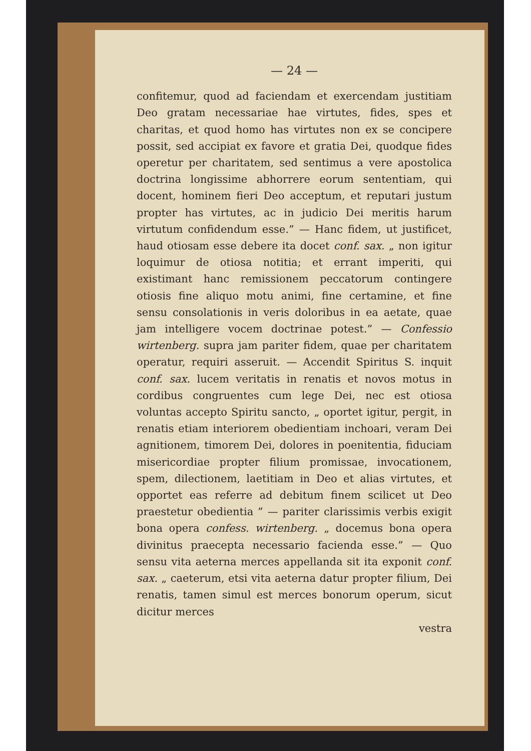— 24 —
confitemur, quod ad faciendam et exercendam justitiam Deo gratam necessariae hae virtutes, fides, spes et charitas, et quod homo has virtutes non ex se concipere possit, sed accipiat ex favore et gratia Dei, quodque fides operetur per charitatem, sed sentimus a vere apostolica doctrina longissime abhorrere eorum sententiam, qui docent, hominem fieri Deo acceptum, et reputari justum propter has virtutes, ac in judicio Dei meritis harum virtutum confidendum esse.” — Hanc fidem, ut justificet, haud otiosam esse debere ita docet conf. sax. „ non igitur loquimur de otiosa notitia; et errant imperiti, qui existimant hanc remissionem peccatorum contingere otiosis fine aliquo motu animi, fine certamine, et fine sensu consolationis in veris doloribus in ea aetate, quae jam intelligere vocem doctrinae potest.” — Confessio wirtenberg. supra jam pariter fidem, quae per charitatem operatur, requiri asseruit. — Accendit Spiritus S. inquit conf. sax. lucem veritatis in renatis et novos motus in cordibus congruentes cum lege Dei, nec est otiosa voluntas accepto Spiritu sancto, „ oportet igitur, pergit, in renatis etiam interiorem obedientiam inchoari, veram Dei agnitionem, timorem Dei, dolores in poenitentia, fiduciam misericordiae propter filium promissae, invocationem, spem, dilectionem, laetitiam in Deo et alias virtutes, et opportet eas referre ad debitum finem scilicet ut Deo praestetur obedientia ” — pariter clarissimis verbis exigit bona opera confess. wirtenberg. „ docemus bona opera divinitus praecepta necessario facienda esse.” — Quo sensu vita aeterna merces appellanda sit ita exponit conf. sax. „ caeterum, etsi vita aeterna datur propter filium, Dei renatis, tamen simul est merces bonorum operum, sicut dicitur merces
vestra